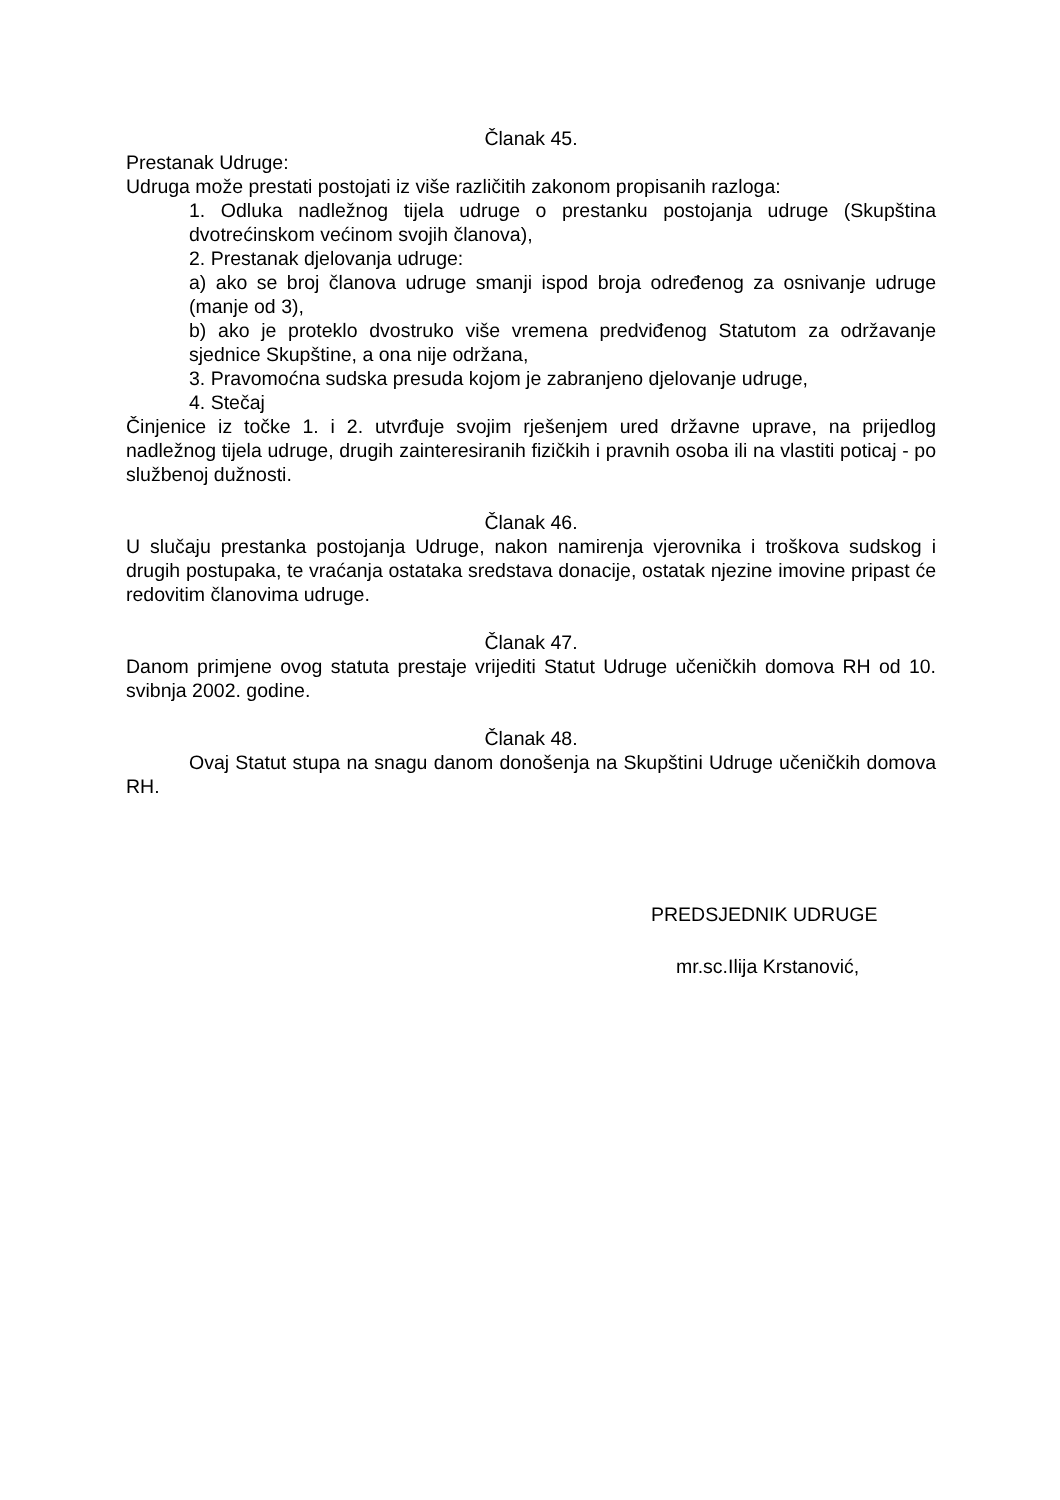Članak 45.
Prestanak Udruge:
Udruga može prestati postojati iz više različitih zakonom propisanih razloga:
1. Odluka nadležnog tijela udruge o prestanku postojanja udruge (Skupština dvotrećinskom većinom svojih članova),
2. Prestanak djelovanja udruge:
a) ako se broj članova udruge smanji ispod broja određenog za osnivanje udruge (manje od 3),
b) ako je proteklo dvostruko više vremena predviđenog Statutom za održavanje sjednice Skupštine, a ona nije održana,
3. Pravomoćna sudska presuda kojom je zabranjeno djelovanje udruge,
4. Stečaj
Činjenice iz točke 1. i 2. utvrđuje svojim rješenjem ured državne uprave, na prijedlog nadležnog tijela udruge, drugih zainteresiranih fizičkih i pravnih osoba ili na vlastiti poticaj - po službenoj dužnosti.
Članak 46.
U slučaju prestanka postojanja Udruge, nakon namirenja vjerovnika i troškova sudskog i drugih postupaka, te vraćanja ostataka sredstava donacije, ostatak njezine imovine pripast će redovitim članovima udruge.
Članak 47.
Danom primjene ovog statuta prestaje vrijediti Statut Udruge učeničkih domova RH od 10. svibnja 2002. godine.
Članak 48.
Ovaj Statut stupa na snagu danom donošenja na Skupštini Udruge učeničkih domova RH.
PREDSJEDNIK UDRUGE
mr.sc.Ilija Krstanović,